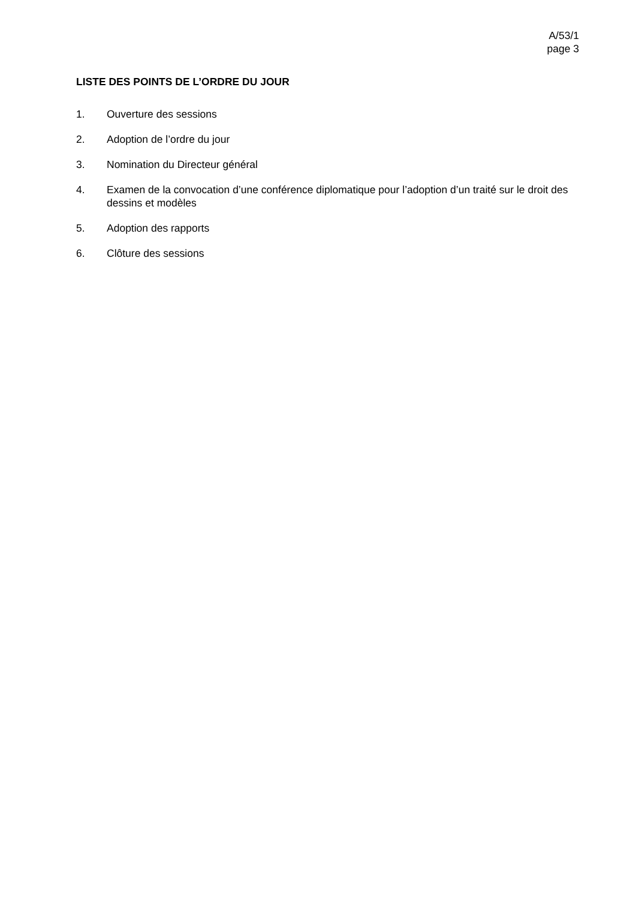A/53/1
page 3
LISTE DES POINTS DE L’ORDRE DU JOUR
1. Ouverture des sessions
2. Adoption de l’ordre du jour
3. Nomination du Directeur général
4. Examen de la convocation d’une conférence diplomatique pour l’adoption d’un traité sur le droit des dessins et modèles
5. Adoption des rapports
6. Clôture des sessions